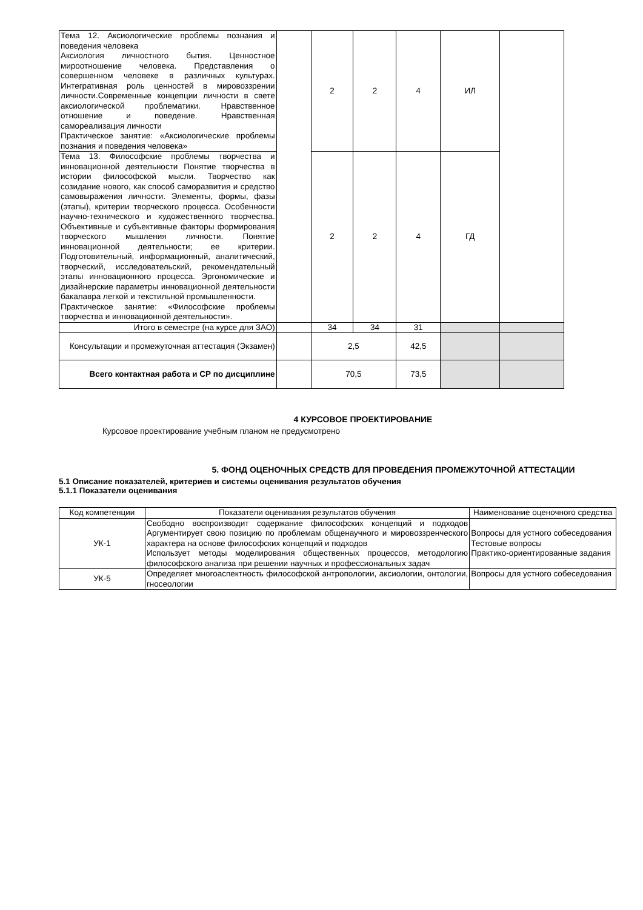| Тема 12. Аксиологические проблемы познания и поведения человека Аксиология личностного бытия. Ценностное мироотношение человека. Представления о совершенном человеке в различных культурах. Интегративная роль ценностей в мировоззрении личности.Современные концепции личности в свете аксиологической проблематики. Нравственное отношение и поведение. Нравственная самореализация личности Практическое занятие: «Аксиологические проблемы познания и поведения человека» | | 2 | 2 | 4 | ИЛ | |
| Тема 13. Философские проблемы творчества и инновационной деятельности Понятие творчества в истории философской мысли. Творчество как созидание нового, как способ саморазвития и средство самовыражения личности. Элементы, формы, фазы (этапы), критерии творческого процесса. Особенности научно-технического и художественного творчества. Объективные и субъективные факторы формирования творческого мышления личности. Понятие инновационной деятельности; ее критерии. Подготовительный, информационный, аналитический, творческий, исследовательский, рекомендательный этапы инновационного процесса. Эргономические и дизайнерские параметры инновационной деятельности бакалавра легкой и текстильной промышленности. Практическое занятие: «Философские проблемы творчества и инновационной деятельности». | | 2 | 2 | 4 | ГД | |
| Итого в семестре (на курсе для ЗАО) | | 34 | 34 | 31 | | |
| Консультации и промежуточная аттестация (Экзамен) | | 2,5 | | 42,5 | | |
| Всего контактная работа и СР по дисциплине | | 70,5 | | 73,5 | | |
4 КУРСОВОЕ ПРОЕКТИРОВАНИЕ
Курсовое проектирование учебным планом не предусмотрено
5. ФОНД ОЦЕНОЧНЫХ СРЕДСТВ ДЛЯ ПРОВЕДЕНИЯ ПРОМЕЖУТОЧНОЙ АТТЕСТАЦИИ
5.1 Описание показателей, критериев и системы оценивания результатов обучения
5.1.1 Показатели оценивания
| Код компетенции | Показатели оценивания результатов обучения | Наименование оценочного средства |
| --- | --- | --- |
| УК-1 | Свободно воспроизводит содержание философских концепций и подходов Аргументирует свою позицию по проблемам общенаучного и мировоззренческого характера на основе философских концепций и подходов Использует методы моделирования общественных процессов, методологию философского анализа при решении научных и профессиональных задач | Вопросы для устного собеседования Тестовые вопросы Практико-ориентированные задания |
| УК-5 | Определяет многоаспектность философской антропологии, аксиологии, онтологии, гносеологии | Вопросы для устного собеседования |